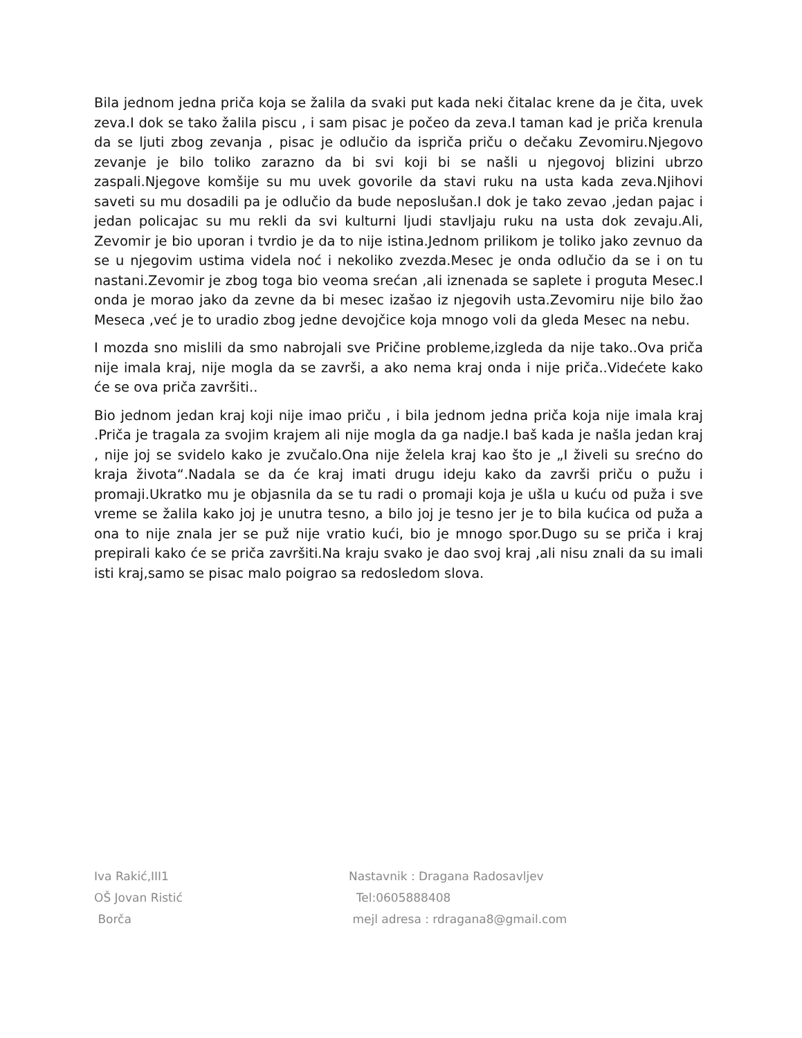Bila jednom jedna priča koja se žalila da svaki put kada neki čitalac krene da je čita, uvek zeva.I dok se tako žalila piscu , i sam pisac je počeo da zeva.I taman kad je priča krenula da se ljuti zbog zevanja , pisac je odlučio da ispriča priču o dečaku Zevomiru.Njegovo zevanje je bilo toliko zarazno da bi svi koji bi se našli u njegovoj blizini ubrzo zaspali.Njegove komšije su mu uvek govorile da stavi ruku na usta kada zeva.Njihovi saveti su mu dosadili pa je odlučio da bude neposlušan.I dok je tako zevao ,jedan pajac i jedan policajac su mu rekli da svi kulturni ljudi stavljaju ruku na usta dok zevaju.Ali, Zevomir je bio uporan i tvrdio je da to nije istina.Jednom prilikom je toliko jako zevnuo da se u njegovim ustima videla noć i nekoliko zvezda.Mesec je onda odlučio da se i on tu nastani.Zevomir je zbog toga bio veoma srećan ,ali iznenada se saplete i proguta Mesec.I onda je morao jako da zevne da bi mesec izašao iz njegovih usta.Zevomiru nije bilo žao Meseca ,već je to uradio zbog jedne devojčice koja mnogo voli da gleda Mesec na nebu.
I mozda sno mislili da smo nabrojali sve Pričine probleme,izgleda da nije tako..Ova priča nije imala kraj, nije mogla da se završi, a ako nema kraj onda i nije priča..Videćete kako će se ova priča završiti..
Bio jednom jedan kraj koji nije imao priču , i bila jednom jedna priča koja nije imala kraj .Priča je tragala za svojim krajem ali nije mogla da ga nadje.I baš kada je našla jedan kraj , nije joj se svidelo kako je zvučalo.Ona nije želela kraj kao što je „I živeli su srećno do kraja života“.Nadala se da će kraj imati drugu ideju kako da završi priču o pužu i promaji.Ukratko mu je objasnila da se tu radi o promaji koja je ušla u kuću od puža i sve vreme se žalila kako joj je unutra tesno, a bilo joj je tesno jer je to bila kućica od puža a ona to nije znala jer se puž nije vratio kući, bio je mnogo spor.Dugo su se priča i kraj prepirali kako će se priča završiti.Na kraju svako je dao svoj kraj ,ali nisu znali da su imali isti kraj,samo se pisac malo poigrao sa redosledom slova.
Iva Rakić,III1
OŠ Jovan Ristić
Borča
Nastavnik : Dragana Radosavljev
Tel:0605888408
mejl adresa : rdragana8@gmail.com